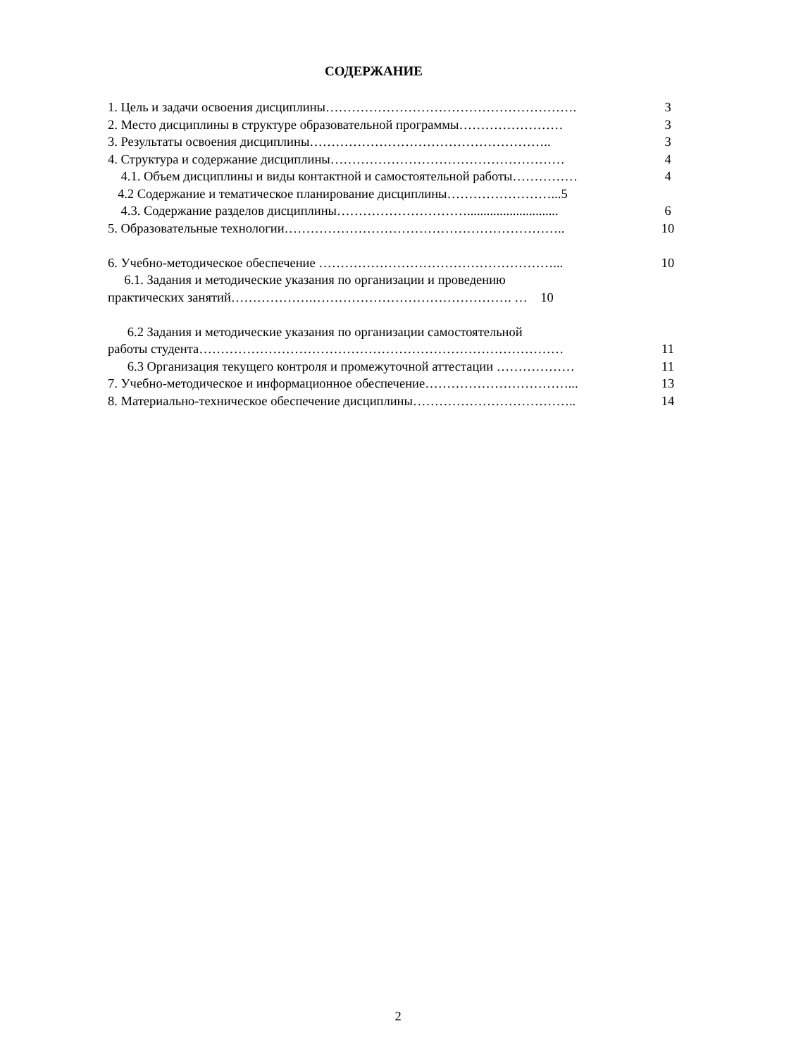СОДЕРЖАНИЕ
1. Цель и задачи освоения дисциплины…………………………………………………. 3
2. Место дисциплины в структуре образовательной программы…………………… 3
3. Результаты освоения дисциплины……………………………………………….. 3
4. Структура и содержание дисциплины……………………………………………… 4
4.1. Объем дисциплины и виды контактной и самостоятельной работы…………… 4
4.2 Содержание и тематическое планирование дисциплины……………………...5
4.3. Содержание разделов дисциплины…………………………............................ 6
5. Образовательные технологии……………………………………………………….. 10
6. Учебно-методическое обеспечение ………………………………………………... 10
6.1. Задания и методические указания по организации и проведению
практических занятий……………….………………………………………. … 10
6.2 Задания и методические указания по организации самостоятельной
работы студента………………………………………………………………………… 11
6.3 Организация текущего контроля и промежуточной аттестации ……………… 11
7. Учебно-методическое и информационное обеспечение……………………………... 13
8. Материально-техническое обеспечение дисциплины……………………………….. 14
2